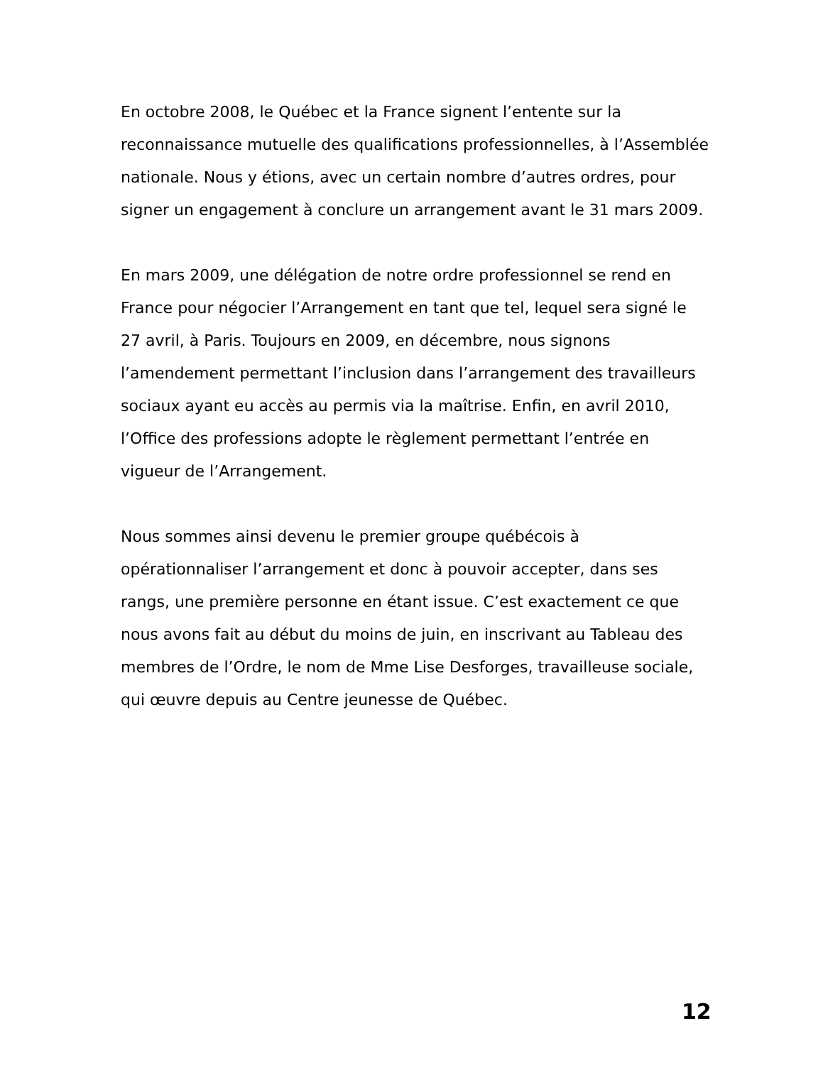En octobre 2008, le Québec et la France signent l’entente sur la reconnaissance mutuelle des qualifications professionnelles, à l’Assemblée nationale. Nous y étions, avec un certain nombre d’autres ordres, pour signer un engagement à conclure un arrangement avant le 31 mars 2009.
En mars 2009, une délégation de notre ordre professionnel se rend en France pour négocier l’Arrangement en tant que tel, lequel sera signé le 27 avril, à Paris. Toujours en 2009, en décembre, nous signons l’amendement permettant l’inclusion dans l’arrangement des travailleurs sociaux ayant eu accès au permis via la maîtrise. Enfin, en avril 2010, l’Office des professions adopte le règlement permettant l’entrée en vigueur de l’Arrangement.
Nous sommes ainsi devenu le premier groupe québécois à opérationnaliser l’arrangement et donc à pouvoir accepter, dans ses rangs, une première personne en étant issue. C’est exactement ce que nous avons fait au début du moins de juin, en inscrivant au Tableau des membres de l’Ordre, le nom de Mme Lise Desforges, travailleuse sociale, qui œuvre depuis au Centre jeunesse de Québec.
12